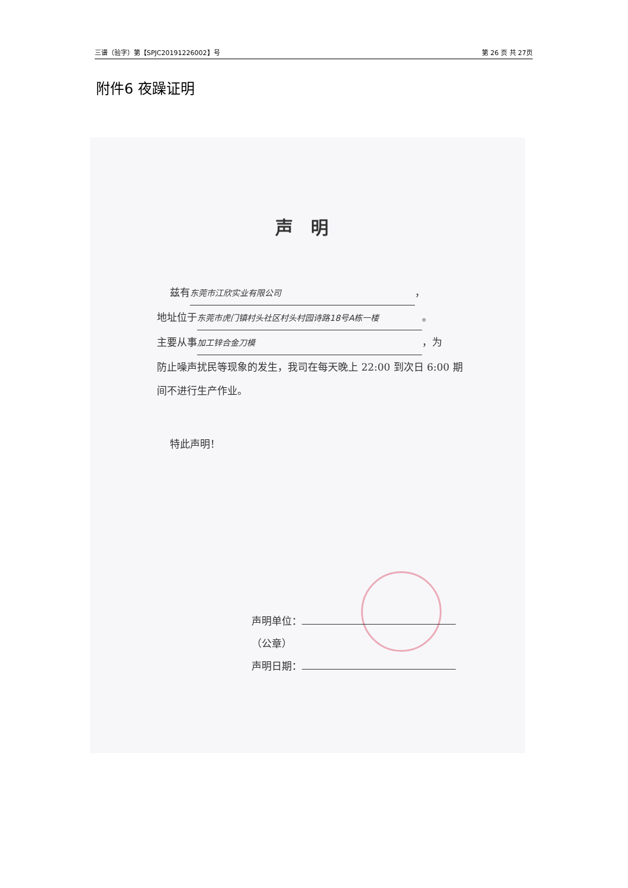三谱（验字）第【SPJC20191226002】号 第 26 页 共 27页
附件6 夜躁证明
声明
兹有 东莞市江欣实业有限公司 ，
地址位于 东莞市虎门镇村头社区村头村园诗路18号A栋一楼 。
主要从事 加工锌合金刀模 ，为
防止噪声扰民等现象的发生，我司在每天晚上 22:00 到次日 6:00 期间不进行生产作业。
特此声明！
声明单位： （公章）
声明日期：